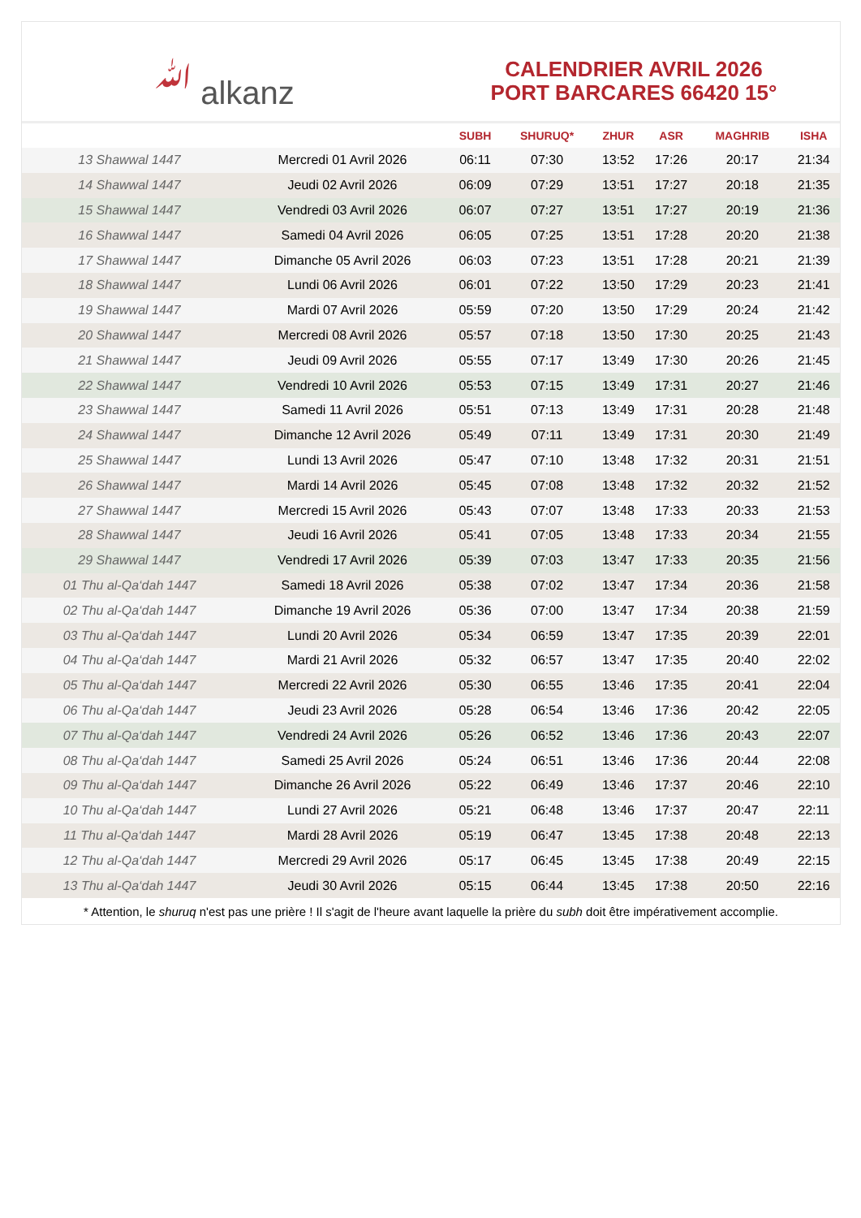ﷲ alkanz
CALENDRIER AVRIL 2026
PORT BARCARES 66420 15°
| | | SUBH | SHURUQ* | ZHUR | ASR | MAGHRIB | ISHA |
| --- | --- | --- | --- | --- | --- | --- | --- |
| 13 Shawwal 1447 | Mercredi 01 Avril 2026 | 06:11 | 07:30 | 13:52 | 17:26 | 20:17 | 21:34 |
| 14 Shawwal 1447 | Jeudi 02 Avril 2026 | 06:09 | 07:29 | 13:51 | 17:27 | 20:18 | 21:35 |
| 15 Shawwal 1447 | Vendredi 03 Avril 2026 | 06:07 | 07:27 | 13:51 | 17:27 | 20:19 | 21:36 |
| 16 Shawwal 1447 | Samedi 04 Avril 2026 | 06:05 | 07:25 | 13:51 | 17:28 | 20:20 | 21:38 |
| 17 Shawwal 1447 | Dimanche 05 Avril 2026 | 06:03 | 07:23 | 13:51 | 17:28 | 20:21 | 21:39 |
| 18 Shawwal 1447 | Lundi 06 Avril 2026 | 06:01 | 07:22 | 13:50 | 17:29 | 20:23 | 21:41 |
| 19 Shawwal 1447 | Mardi 07 Avril 2026 | 05:59 | 07:20 | 13:50 | 17:29 | 20:24 | 21:42 |
| 20 Shawwal 1447 | Mercredi 08 Avril 2026 | 05:57 | 07:18 | 13:50 | 17:30 | 20:25 | 21:43 |
| 21 Shawwal 1447 | Jeudi 09 Avril 2026 | 05:55 | 07:17 | 13:49 | 17:30 | 20:26 | 21:45 |
| 22 Shawwal 1447 | Vendredi 10 Avril 2026 | 05:53 | 07:15 | 13:49 | 17:31 | 20:27 | 21:46 |
| 23 Shawwal 1447 | Samedi 11 Avril 2026 | 05:51 | 07:13 | 13:49 | 17:31 | 20:28 | 21:48 |
| 24 Shawwal 1447 | Dimanche 12 Avril 2026 | 05:49 | 07:11 | 13:49 | 17:31 | 20:30 | 21:49 |
| 25 Shawwal 1447 | Lundi 13 Avril 2026 | 05:47 | 07:10 | 13:48 | 17:32 | 20:31 | 21:51 |
| 26 Shawwal 1447 | Mardi 14 Avril 2026 | 05:45 | 07:08 | 13:48 | 17:32 | 20:32 | 21:52 |
| 27 Shawwal 1447 | Mercredi 15 Avril 2026 | 05:43 | 07:07 | 13:48 | 17:33 | 20:33 | 21:53 |
| 28 Shawwal 1447 | Jeudi 16 Avril 2026 | 05:41 | 07:05 | 13:48 | 17:33 | 20:34 | 21:55 |
| 29 Shawwal 1447 | Vendredi 17 Avril 2026 | 05:39 | 07:03 | 13:47 | 17:33 | 20:35 | 21:56 |
| 01 Thu al-Qa‘dah 1447 | Samedi 18 Avril 2026 | 05:38 | 07:02 | 13:47 | 17:34 | 20:36 | 21:58 |
| 02 Thu al-Qa‘dah 1447 | Dimanche 19 Avril 2026 | 05:36 | 07:00 | 13:47 | 17:34 | 20:38 | 21:59 |
| 03 Thu al-Qa‘dah 1447 | Lundi 20 Avril 2026 | 05:34 | 06:59 | 13:47 | 17:35 | 20:39 | 22:01 |
| 04 Thu al-Qa‘dah 1447 | Mardi 21 Avril 2026 | 05:32 | 06:57 | 13:47 | 17:35 | 20:40 | 22:02 |
| 05 Thu al-Qa‘dah 1447 | Mercredi 22 Avril 2026 | 05:30 | 06:55 | 13:46 | 17:35 | 20:41 | 22:04 |
| 06 Thu al-Qa‘dah 1447 | Jeudi 23 Avril 2026 | 05:28 | 06:54 | 13:46 | 17:36 | 20:42 | 22:05 |
| 07 Thu al-Qa‘dah 1447 | Vendredi 24 Avril 2026 | 05:26 | 06:52 | 13:46 | 17:36 | 20:43 | 22:07 |
| 08 Thu al-Qa‘dah 1447 | Samedi 25 Avril 2026 | 05:24 | 06:51 | 13:46 | 17:36 | 20:44 | 22:08 |
| 09 Thu al-Qa‘dah 1447 | Dimanche 26 Avril 2026 | 05:22 | 06:49 | 13:46 | 17:37 | 20:46 | 22:10 |
| 10 Thu al-Qa‘dah 1447 | Lundi 27 Avril 2026 | 05:21 | 06:48 | 13:46 | 17:37 | 20:47 | 22:11 |
| 11 Thu al-Qa‘dah 1447 | Mardi 28 Avril 2026 | 05:19 | 06:47 | 13:45 | 17:38 | 20:48 | 22:13 |
| 12 Thu al-Qa‘dah 1447 | Mercredi 29 Avril 2026 | 05:17 | 06:45 | 13:45 | 17:38 | 20:49 | 22:15 |
| 13 Thu al-Qa‘dah 1447 | Jeudi 30 Avril 2026 | 05:15 | 06:44 | 13:45 | 17:38 | 20:50 | 22:16 |
* Attention, le shuruq n'est pas une prière ! Il s'agit de l'heure avant laquelle la prière du subh doit être impérativement accomplie.